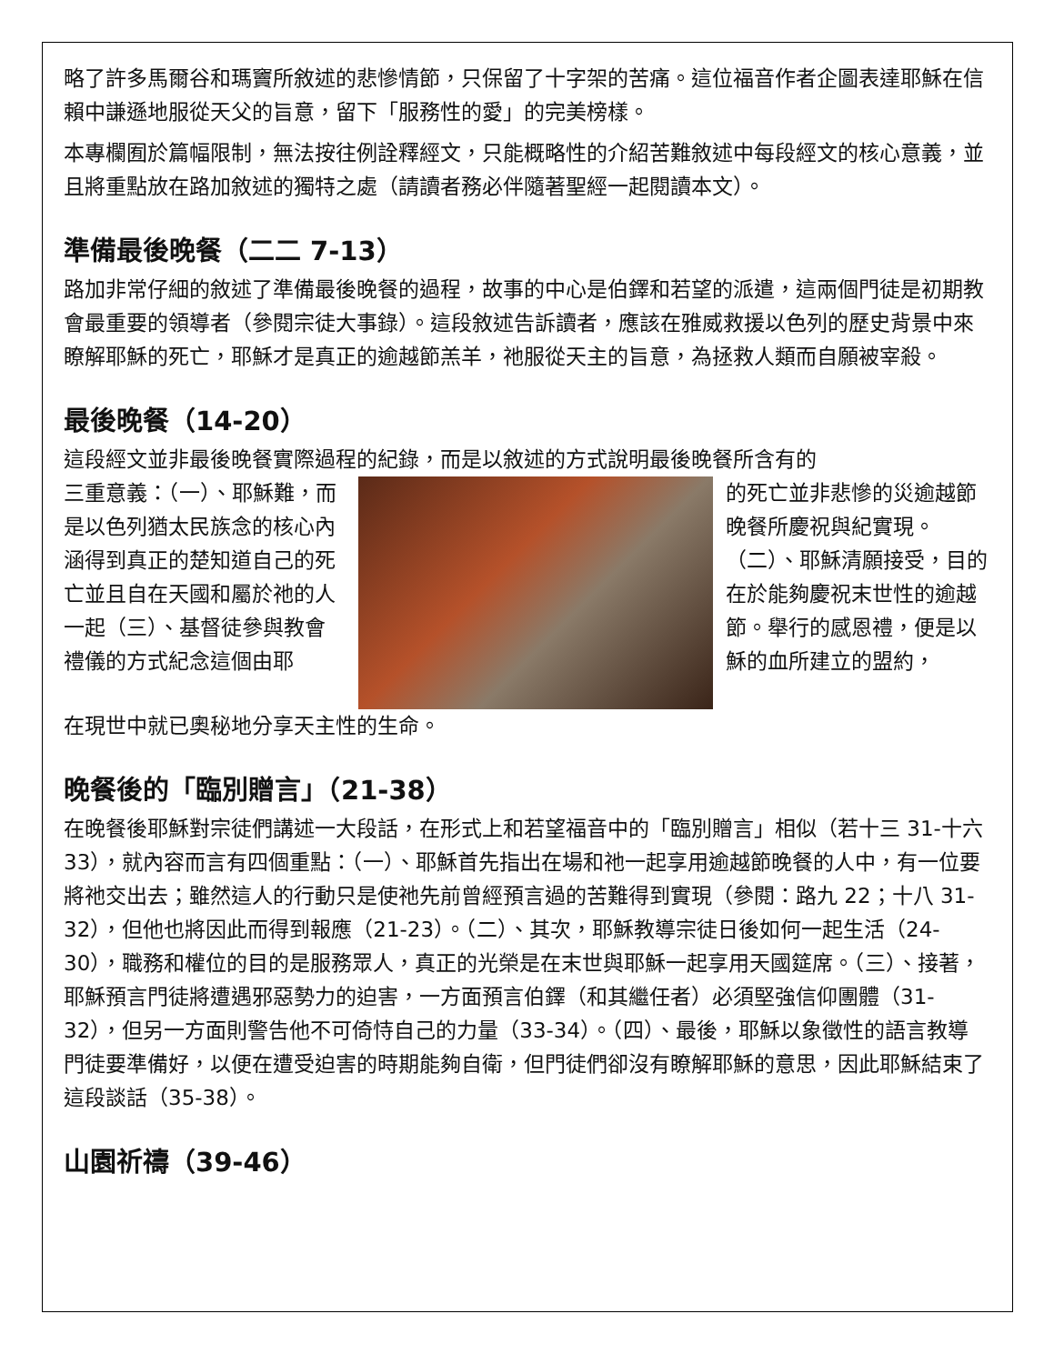略了許多馬爾谷和瑪竇所敘述的悲慘情節，只保留了十字架的苦痛。這位福音作者企圖表達耶穌在信賴中謙遜地服從天父的旨意，留下「服務性的愛」的完美榜樣。
本專欄囿於篇幅限制，無法按往例詮釋經文，只能概略性的介紹苦難敘述中每段經文的核心意義，並且將重點放在路加敘述的獨特之處（請讀者務必伴隨著聖經一起閱讀本文）。
準備最後晚餐（二二 7-13）
路加非常仔細的敘述了準備最後晚餐的過程，故事的中心是伯鐸和若望的派遣，這兩個門徒是初期教會最重要的領導者（參閱宗徒大事錄）。這段敘述告訴讀者，應該在雅威救援以色列的歷史背景中來瞭解耶穌的死亡，耶穌才是真正的逾越節羔羊，祂服從天主的旨意，為拯救人類而自願被宰殺。
最後晚餐（14-20）
這段經文並非最後晚餐實際過程的紀錄，而是以敘述的方式說明最後晚餐所含有的
三重意義：（一）、耶穌難，而是以色列猶太民族念的核心內涵得到真正的楚知道自己的死亡並且自在天國和屬於祂的人一起（三）、基督徒參與教會禮儀的方式紀念這個由耶
的死亡並非悲慘的災逾越節晚餐所慶祝與紀實現。（二）、耶穌清願接受，目的在於能夠慶祝末世性的逾越節。舉行的感恩禮，便是以穌的血所建立的盟約，
在現世中就已奧秘地分享天主性的生命。
晚餐後的「臨別贈言」（21-38）
在晚餐後耶穌對宗徒們講述一大段話，在形式上和若望福音中的「臨別贈言」相似（若十三 31-十六 33），就內容而言有四個重點：（一）、耶穌首先指出在場和祂一起享用逾越節晚餐的人中，有一位要將祂交出去；雖然這人的行動只是使祂先前曾經預言過的苦難得到實現（參閱：路九 22；十八 31-32），但他也將因此而得到報應（21-23）。（二）、其次，耶穌教導宗徒日後如何一起生活（24-30），職務和權位的目的是服務眾人，真正的光榮是在末世與耶穌一起享用天國筵席。（三）、接著，耶穌預言門徒將遭遇邪惡勢力的迫害，一方面預言伯鐸（和其繼任者）必須堅強信仰團體（31-32），但另一方面則警告他不可倚恃自己的力量（33-34）。（四）、最後，耶穌以象徵性的語言教導門徒要準備好，以便在遭受迫害的時期能夠自衛，但門徒們卻沒有瞭解耶穌的意思，因此耶穌結束了這段談話（35-38）。
山園祈禱（39-46）